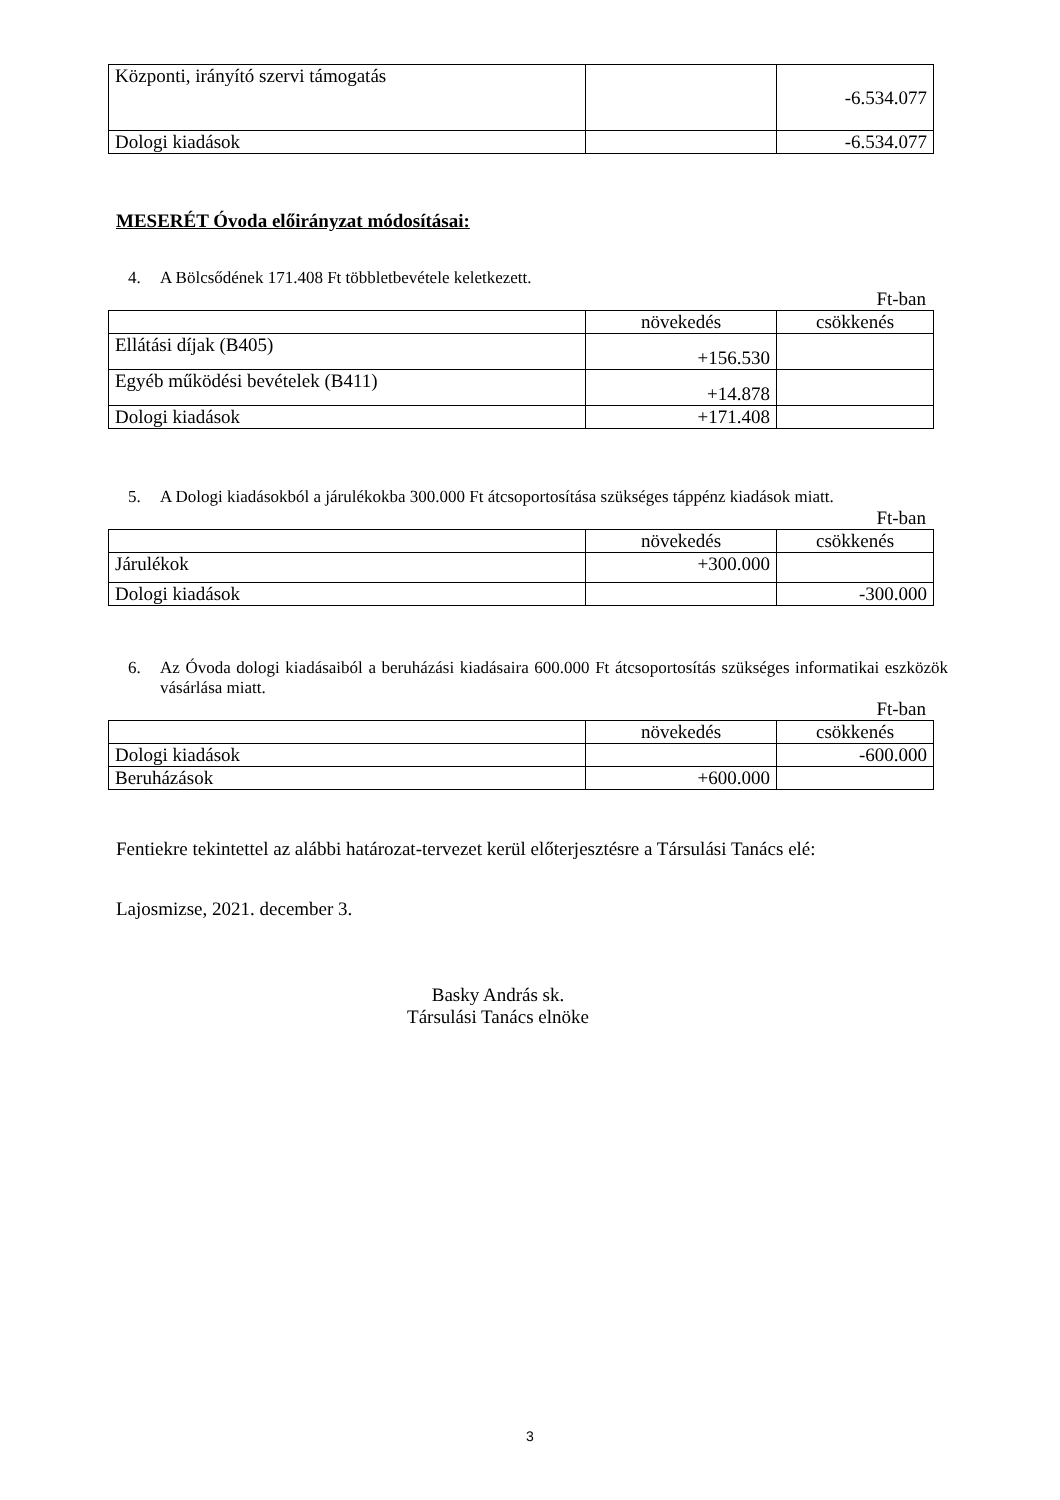| Központi, irányító szervi támogatás | | -6.534.077 |
| Dologi kiadások | | -6.534.077 |
MESERÉT Óvoda előirányzat módosításai:
4. A Bölcsődének 171.408 Ft többletbevétele keletkezett.
Ft-ban
| | növekedés | csökkenés |
| Ellátási díjak (B405) | +156.530 | |
| Egyéb működési bevételek (B411) | +14.878 | |
| Dologi kiadások | +171.408 | |
5. A Dologi kiadásokból a járulékokba 300.000 Ft átcsoportosítása szükséges táppénz kiadások miatt.
Ft-ban
| | növekedés | csökkenés |
| Járulékok | +300.000 | |
| Dologi kiadások | | -300.000 |
6. Az Óvoda dologi kiadásaiból a beruházási kiadásaira 600.000 Ft átcsoportosítás szükséges informatikai eszközök vásárlása miatt.
Ft-ban
| | növekedés | csökkenés |
| Dologi kiadások | | -600.000 |
| Beruházások | +600.000 | |
Fentiekre tekintettel az alábbi határozat-tervezet kerül előterjesztésre a Társulási Tanács elé:
Lajosmizse, 2021. december 3.
Basky András sk.
Társulási Tanács elnöke
3